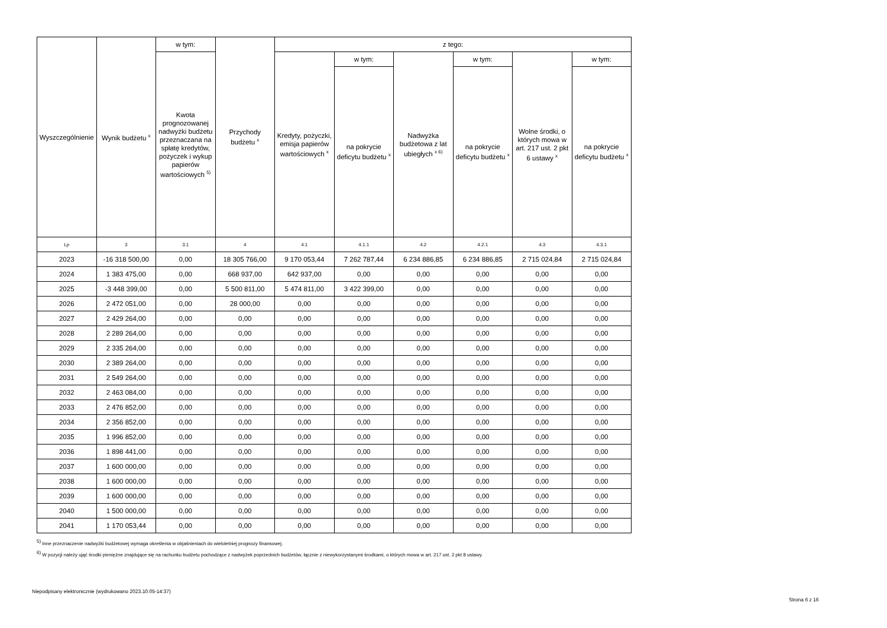| Wyszczególnienie | Wynik budżetu <sup>x</sup> | w tym: | Przychody budżetu <sup>x</sup> | z tego: | | | | | |
| --- | --- | --- | --- | --- | --- | --- | --- | --- | --- |
| | | Kwota prognozowanej nadwyżki budżetu przeznaczana na spłatę kredytów, pożyczek i wykup papierów wartościowych <sup>5)</sup> | | Kredyty, pożyczki, emisja papierów wartościowych <sup>x</sup> | w tym: | Nadwyżka budżetowa z lat ubiegłych <sup>x 6)</sup> | w tym: | Wolne środki, o których mowa w art. 217 ust. 2 pkt 6 ustawy <sup>x</sup> | w tym: |
| | | | | | na pokrycie deficytu budżetu <sup>x</sup> | | na pokrycie deficytu budżetu <sup>x</sup> | | na pokrycie deficytu budżetu <sup>x</sup> |
| Lp | 3 | 3.1 | 4 | 4.1 | 4.1.1 | 4.2 | 4.2.1 | 4.3 | 4.3.1 |
| 2023 | -16 318 500,00 | 0,00 | 18 305 766,00 | 9 170 053,44 | 7 262 787,44 | 6 234 886,85 | 6 234 886,85 | 2 715 024,84 | 2 715 024,84 |
| 2024 | 1 383 475,00 | 0,00 | 668 937,00 | 642 937,00 | 0,00 | 0,00 | 0,00 | 0,00 | 0,00 |
| 2025 | -3 448 399,00 | 0,00 | 5 500 811,00 | 5 474 811,00 | 3 422 399,00 | 0,00 | 0,00 | 0,00 | 0,00 |
| 2026 | 2 472 051,00 | 0,00 | 28 000,00 | 0,00 | 0,00 | 0,00 | 0,00 | 0,00 | 0,00 |
| 2027 | 2 429 264,00 | 0,00 | 0,00 | 0,00 | 0,00 | 0,00 | 0,00 | 0,00 | 0,00 |
| 2028 | 2 289 264,00 | 0,00 | 0,00 | 0,00 | 0,00 | 0,00 | 0,00 | 0,00 | 0,00 |
| 2029 | 2 335 264,00 | 0,00 | 0,00 | 0,00 | 0,00 | 0,00 | 0,00 | 0,00 | 0,00 |
| 2030 | 2 389 264,00 | 0,00 | 0,00 | 0,00 | 0,00 | 0,00 | 0,00 | 0,00 | 0,00 |
| 2031 | 2 549 264,00 | 0,00 | 0,00 | 0,00 | 0,00 | 0,00 | 0,00 | 0,00 | 0,00 |
| 2032 | 2 463 084,00 | 0,00 | 0,00 | 0,00 | 0,00 | 0,00 | 0,00 | 0,00 | 0,00 |
| 2033 | 2 476 852,00 | 0,00 | 0,00 | 0,00 | 0,00 | 0,00 | 0,00 | 0,00 | 0,00 |
| 2034 | 2 356 852,00 | 0,00 | 0,00 | 0,00 | 0,00 | 0,00 | 0,00 | 0,00 | 0,00 |
| 2035 | 1 996 852,00 | 0,00 | 0,00 | 0,00 | 0,00 | 0,00 | 0,00 | 0,00 | 0,00 |
| 2036 | 1 898 441,00 | 0,00 | 0,00 | 0,00 | 0,00 | 0,00 | 0,00 | 0,00 | 0,00 |
| 2037 | 1 600 000,00 | 0,00 | 0,00 | 0,00 | 0,00 | 0,00 | 0,00 | 0,00 | 0,00 |
| 2038 | 1 600 000,00 | 0,00 | 0,00 | 0,00 | 0,00 | 0,00 | 0,00 | 0,00 | 0,00 |
| 2039 | 1 600 000,00 | 0,00 | 0,00 | 0,00 | 0,00 | 0,00 | 0,00 | 0,00 | 0,00 |
| 2040 | 1 500 000,00 | 0,00 | 0,00 | 0,00 | 0,00 | 0,00 | 0,00 | 0,00 | 0,00 |
| 2041 | 1 170 053,44 | 0,00 | 0,00 | 0,00 | 0,00 | 0,00 | 0,00 | 0,00 | 0,00 |
<sup>5)</sup> Inne przeznaczenie nadwyżki budżetowej wymaga określenia w objaśnieniach do wieloletniej prognozy finansowej.
<sup>6)</sup> W pozycji należy ująć środki pieniężne znajdujące się na rachunku budżetu pochodzące z nadwyżek poprzednich budżetów, łącznie z niewykorzystanymi środkami, o których mowa w art. 217 ust. 2 pkt 8 ustawy.
Niepodpisany elektronicznie (wydrukowano 2023.10.05-14:37)
Strona 6 z 16